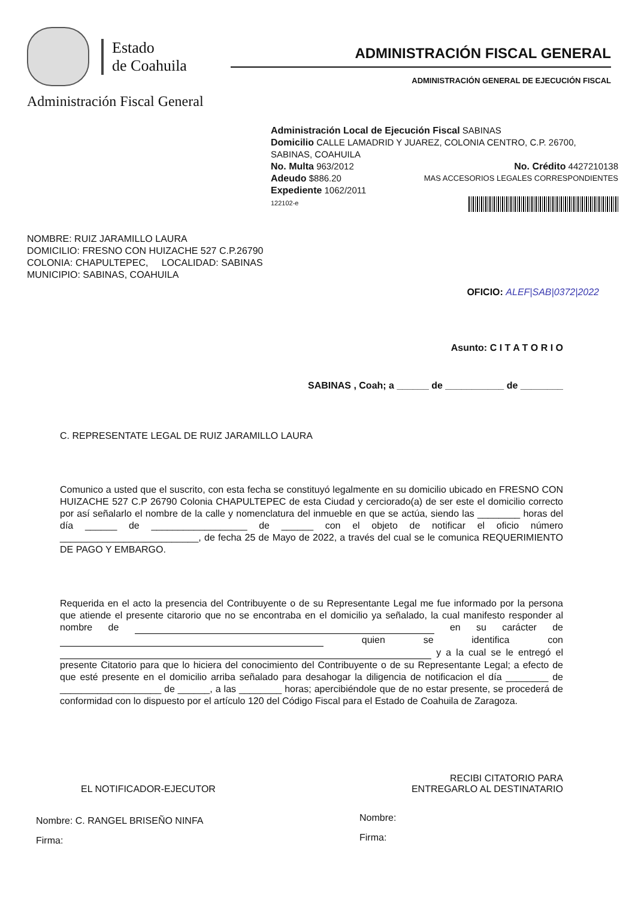Estado
de Coahuila
Administración Fiscal General
ADMINISTRACIÓN FISCAL GENERAL
ADMINISTRACIÓN GENERAL DE EJECUCIÓN FISCAL
Administración Local de Ejecución Fiscal SABINAS
Domicilio CALLE LAMADRID Y JUAREZ, COLONIA CENTRO, C.P. 26700, SABINAS, COAHUILA
No. Multa 963/2012 No. Crédito 4427210138
Adeudo $886.20 MAS ACCESORIOS LEGALES CORRESPONDIENTES
Expediente 1062/2011
122102-e
NOMBRE: RUIZ JARAMILLO LAURA
DOMICILIO: FRESNO CON HUIZACHE 527 C.P.26790
COLONIA: CHAPULTEPEC, LOCALIDAD: SABINAS
MUNICIPIO: SABINAS, COAHUILA
OFICIO: ALEF|SAB|0372|2022
Asunto: C I T A T O R I O
SABINAS , Coah; a ______ de ___________ de ________
C. REPRESENTATE LEGAL DE RUIZ JARAMILLO LAURA
Comunico a usted que el suscrito, con esta fecha se constituyó legalmente en su domicilio ubicado en FRESNO CON HUIZACHE 527 C.P 26790 Colonia CHAPULTEPEC de esta Ciudad y cerciorado(a) de ser este el domicilio correcto por así señalarlo el nombre de la calle y nomenclatura del inmueble en que se actúa, siendo las ________ horas del día ______ de __________________ de ______ con el objeto de notificar el oficio número __________________________, de fecha 25 de Mayo de 2022, a través del cual se le comunica REQUERIMIENTO DE PAGO Y EMBARGO.
Requerida en el acto la presencia del Contribuyente o de su Representante Legal me fue informado por la persona que atiende el presente citarorio que no se encontraba en el domicilio ya señalado, la cual manifesto responder al nombre de en su carácter de quien se identifica con y a la cual se le entregó el presente Citatorio para que lo hiciera del conocimiento del Contribuyente o de su Representante Legal; a efecto de que esté presente en el domicilio arriba señalado para desahogar la diligencia de notificacion el día ________ de ___________________ de ______, a las ________ horas; apercibiéndole que de no estar presente, se procederá de conformidad con lo dispuesto por el artículo 120 del Código Fiscal para el Estado de Coahuila de Zaragoza.
EL NOTIFICADOR-EJECUTOR
Nombre: C. RANGEL BRISEÑO NINFA
Firma:
RECIBI CITATORIO PARA
ENTREGARLO AL DESTINATARIO
Nombre:
Firma: